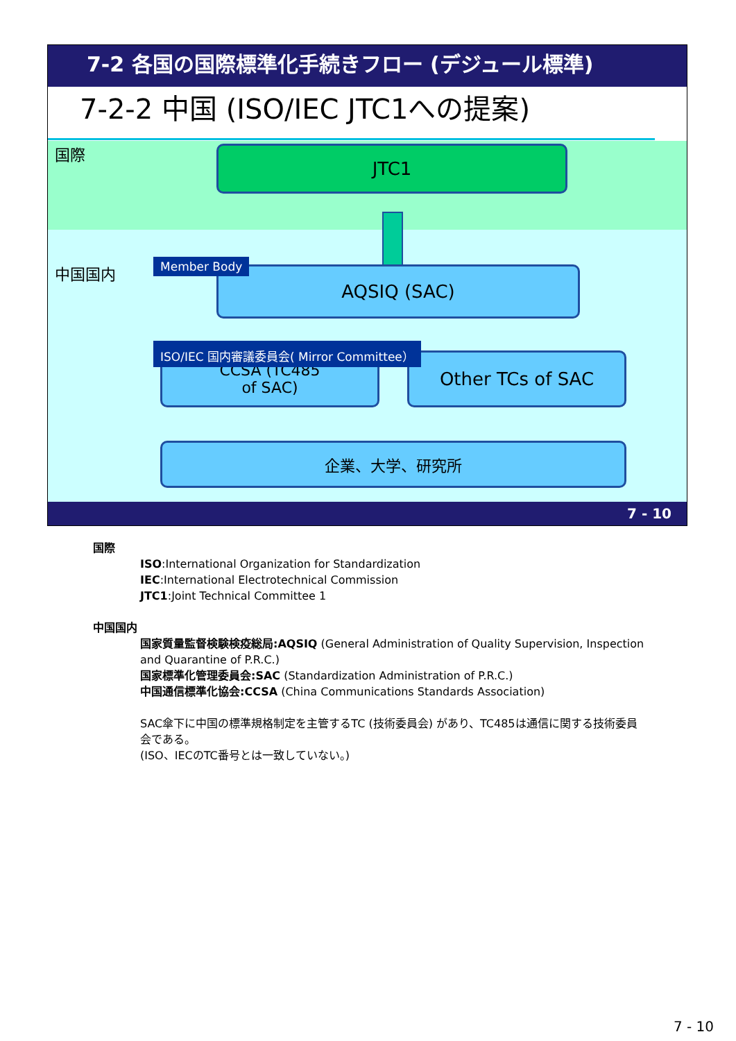7-2 各国の国際標準化手続きフロー (デジュール標準)
7-2-2 中国 (ISO/IEC JTC1への提案)
国際
中国国内
JTC1
AQSIQ (SAC)
Member Body
CCSA (TC485
of SAC)
Other TCs of SAC
ISO/IEC 国内審議委員会( Mirror Committee）
企業、大学、研究所
7 - 10
国際
ISO:International Organization for Standardization
IEC:International Electrotechnical Commission
JTC1:Joint Technical Committee 1
中国国内
国家質量監督検験検疫総局:AQSIQ (General Administration of Quality Supervision, Inspection and Quarantine of P.R.C.)
国家標準化管理委員会:SAC (Standardization Administration of P.R.C.)
中国通信標準化協会:CCSA (China Communications Standards Association)
SAC傘下に中国の標準規格制定を主管するTC (技術委員会) があり、TC485は通信に関する技術委員会である。
(ISO、IECのTC番号とは一致していない。)
7 - 10